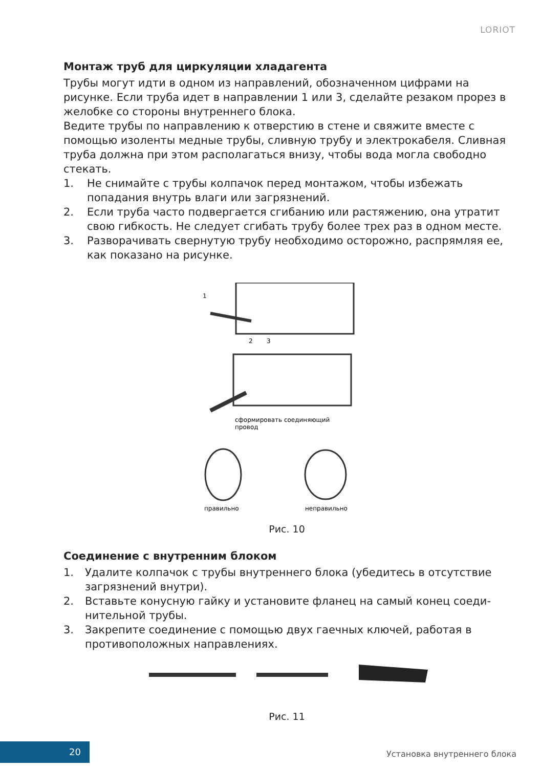LORIOT
Монтаж труб для циркуляции хладагента
Трубы могут идти в одном из направлений, обозначенном цифрами на рисунке. Если труба идет в направлении 1 или 3, сделайте резаком прорез в желобке со стороны внутреннего блока.
Ведите трубы по направлению к отверстию в стене и свяжите вместе с помощью изоленты медные трубы, сливную трубу и электрокабеля. Сливная труба должна при этом располагаться внизу, чтобы вода могла свободно стекать.
1. Не снимайте с трубы колпачок перед монтажом, чтобы избежать попадания внутрь влаги или загрязнений.
2. Если труба часто подвергается сгибанию или растяжению, она утратит свою гибкость. Не следует сгибать трубу более трех раз в одном месте.
3. Разворачивать свернутую трубу необходимо осторожно, распрямляя ее, как показано на рисунке.
1
2
3
сформировать соединяющий
провод
правильно
неправильно
Рис. 10
Соединение с внутренним блоком
1. Удалите колпачок с трубы внутреннего блока (убедитесь в отсутствие загрязнений внутри).
2. Вставьте конусную гайку и установите фланец на самый конец соеди-нительной трубы.
3. Закрепите соединение с помощью двух гаечных ключей, работая в противоположных направлениях.
Рис. 11
20 Установка внутреннего блока